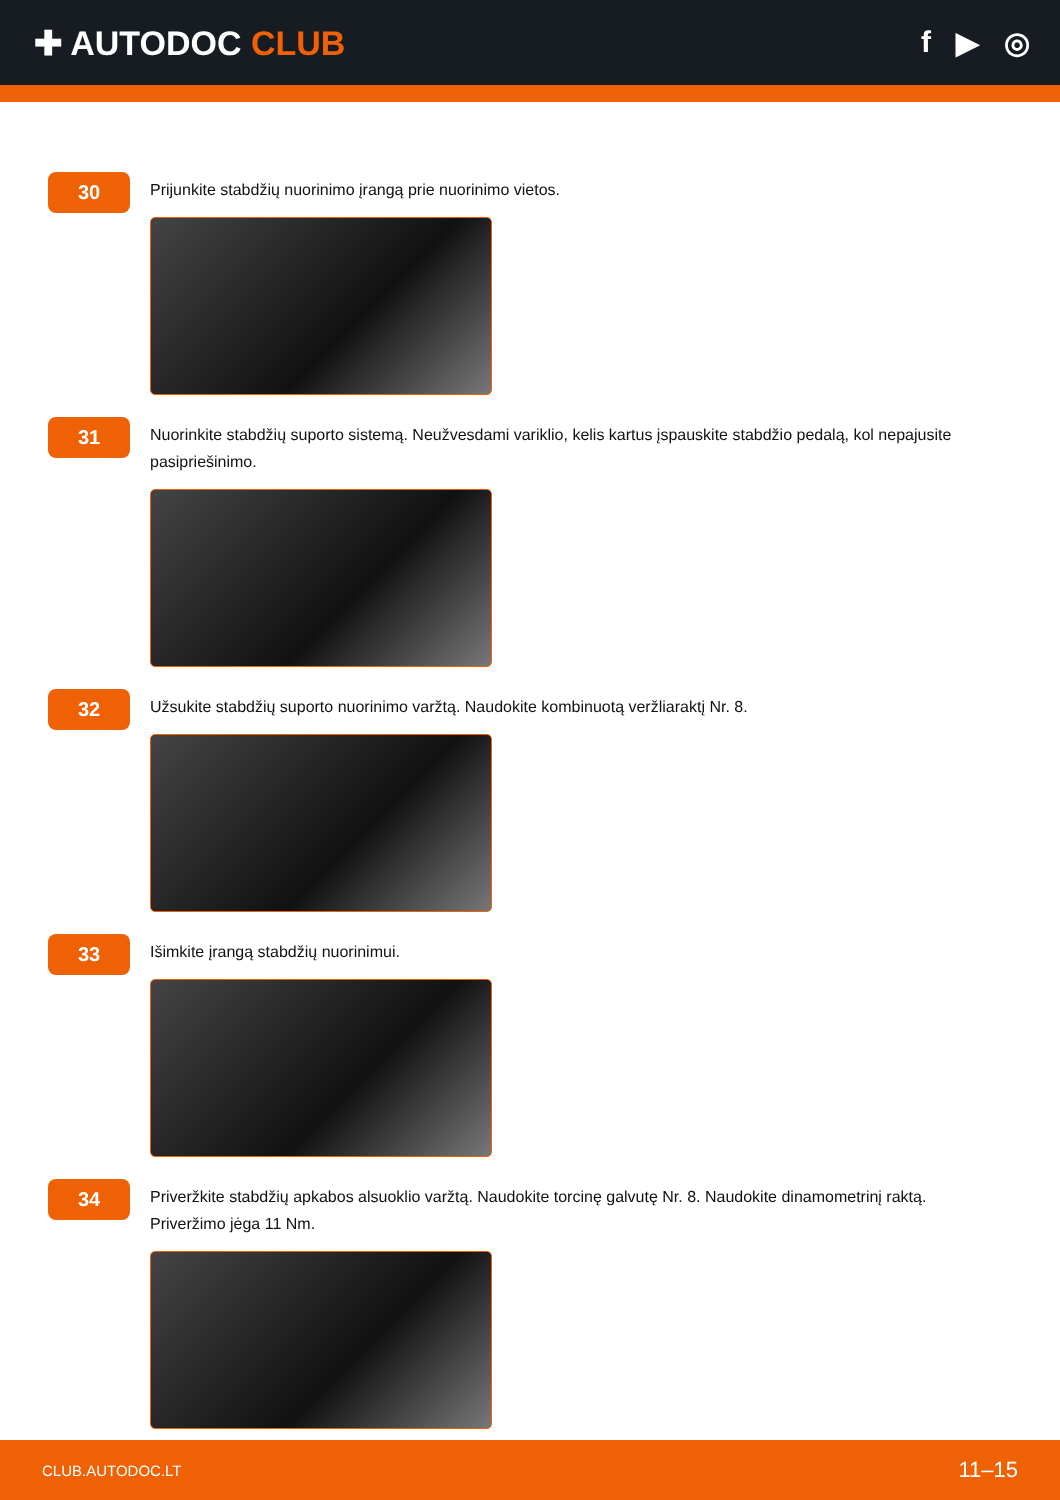✚ AUTODOC CLUB f ▶ ◎
30
Prijunkite stabdžių nuorinimo įrangą prie nuorinimo vietos.
31
Nuorinkite stabdžių suporto sistemą. Neužvesdami variklio, kelis kartus įspauskite stabdžio pedalą, kol nepajusite pasipriešinimo.
32
Užsukite stabdžių suporto nuorinimo varžtą. Naudokite kombinuotą veržliaraktį Nr. 8.
33
Išimkite įrangą stabdžių nuorinimui.
34
Priveržkite stabdžių apkabos alsuoklio varžtą. Naudokite torcinę galvutę Nr. 8. Naudokite dinamometrinį raktą. Priveržimo jėga 11 Nm.
CLUB.AUTODOC.LT 11–15